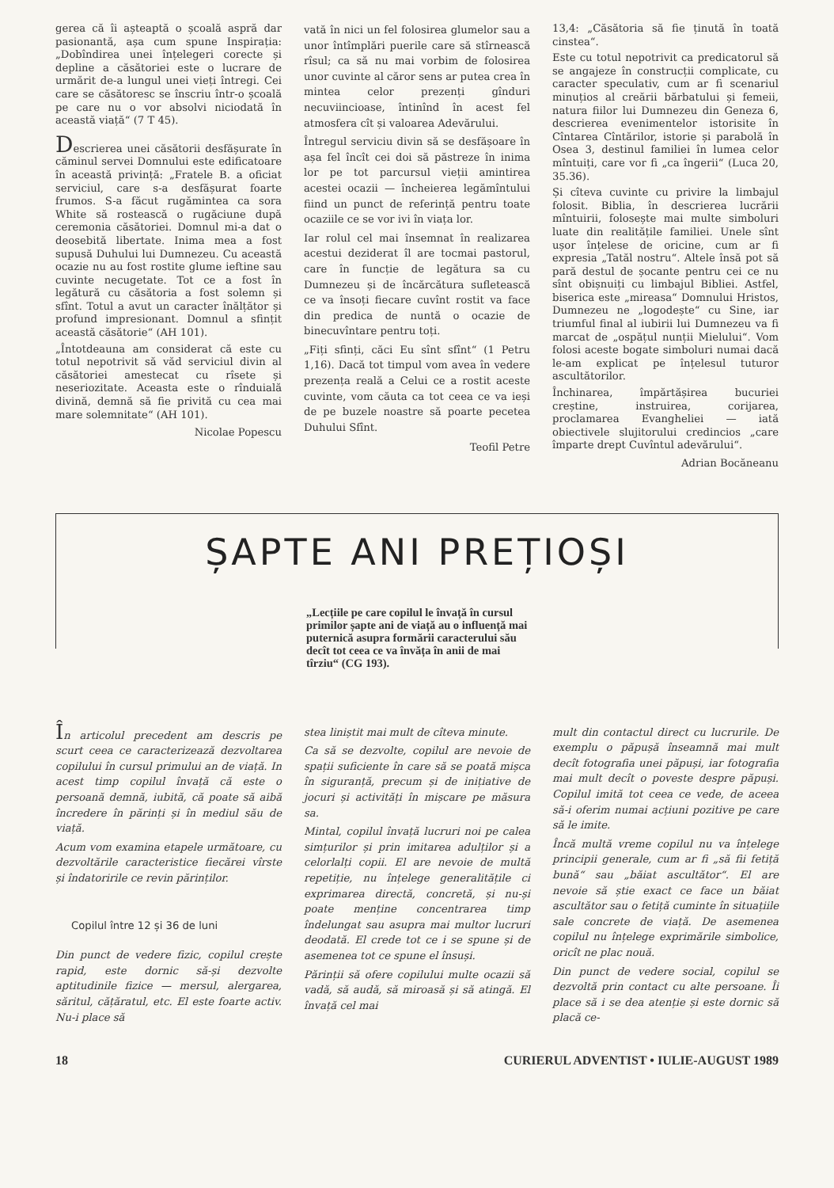gerea că îi așteaptă o școală aspră dar pasionantă, așa cum spune Inspirația: „Dobîndirea unei înțelegeri corecte și depline a căsătoriei este o lucrare de urmărit de-a lungul unei vieți întregi. Cei care se căsătoresc se înscriu într-o școală pe care nu o vor absolvi niciodată în această viață“ (7 T 45).
Descrierea unei căsătorii desfășurate în căminul servei Domnului este edificatoare în această privință: „Fratele B. a oficiat serviciul, care s-a desfășurat foarte frumos. S-a făcut rugămintea ca sora White să rostească o rugăciune după ceremonia căsătoriei. Domnul mi-a dat o deosebită libertate. Inima mea a fost supusă Duhului lui Dumnezeu. Cu această ocazie nu au fost rostite glume ieftine sau cuvinte necugetate. Tot ce a fost în legătură cu căsătoria a fost solemn și sfînt. Totul a avut un caracter înălțător și profund impresionant. Domnul a sfințit această căsătorie“ (AH 101).
„Întotdeauna am considerat că este cu totul nepotrivit să văd serviciul divin al căsătoriei amestecat cu rîsete și neseriozitate. Aceasta este o rînduială divină, demnă să fie privită cu cea mai mare solemnitate“ (AH 101).
Nicolae Popescu
vată în nici un fel folosirea glumelor sau a unor întîmplări puerile care să stîrnească rîsul; ca să nu mai vorbim de folosirea unor cuvinte al căror sens ar putea crea în mintea celor prezenți gînduri necuviincioase, întinînd în acest fel atmosfera cît și valoarea Adevărului.
Întregul serviciu divin să se desfășoare în așa fel încît cei doi să păstreze în inima lor pe tot parcursul vieții amintirea acestei ocazii — încheierea legămîntului fiind un punct de referință pentru toate ocaziile ce se vor ivi în viața lor.
Iar rolul cel mai însemnat în realizarea acestui deziderat îl are tocmai pastorul, care în funcție de legătura sa cu Dumnezeu și de încărcătura sufletească ce va însoți fiecare cuvînt rostit va face din predica de nuntă o ocazie de binecuvîntare pentru toți.
„Fiți sfinți, căci Eu sînt sfînt“ (1 Petru 1,16). Dacă tot timpul vom avea în vedere prezența reală a Celui ce a rostit aceste cuvinte, vom căuta ca tot ceea ce va ieși de pe buzele noastre să poarte pecetea Duhului Sfînt.
Teofil Petre
13,4: „Căsătoria să fie ținută în toată cinstea“.
Este cu totul nepotrivit ca predicatorul să se angajeze în construcții complicate, cu caracter speculativ, cum ar fi scenariul minuțios al creării bărbatului și femeii, natura fiilor lui Dumnezeu din Geneza 6, descrierea evenimentelor istorisite în Cîntarea Cîntărilor, istorie și parabolă în Osea 3, destinul familiei în lumea celor mîntuiți, care vor fi „ca îngerii“ (Luca 20, 35.36).
Și cîteva cuvinte cu privire la limbajul folosit. Biblia, în descrierea lucrării mîntuirii, folosește mai multe simboluri luate din realitățile familiei. Unele sînt ușor înțelese de oricine, cum ar fi expresia „Tatăl nostru“. Altele însă pot să pară destul de șocante pentru cei ce nu sînt obișnuiți cu limbajul Bibliei. Astfel, biserica este „mireasa“ Domnului Hristos, Dumnezeu ne „logodește“ cu Sine, iar triumful final al iubirii lui Dumnezeu va fi marcat de „ospățul nunții Mielului“. Vom folosi aceste bogate simboluri numai dacă le-am explicat pe înțelesul tuturor ascultătorilor.
Închinarea, împărtășirea bucuriei creștine, instruirea, corijarea, proclamarea Evangheliei — iată obiectivele slujitorului credincios „care împarte drept Cuvîntul adevărului“.
Adrian Bocăneanu
ȘAPTE ANI PREȚIOȘI
„Lecțiile pe care copilul le învață în cursul primilor șapte ani de viață au o influență mai puternică asupra formării caracterului său decît tot ceea ce va învăța în anii de mai tîrziu“ (CG 193).
În articolul precedent am descris pe scurt ceea ce caracterizează dezvoltarea copilului în cursul primului an de viață. In acest timp copilul învață că este o persoană demnă, iubită, că poate să aibă încredere în părinți și în mediul său de viață.
Acum vom examina etapele următoare, cu dezvoltările caracteristice fiecărei vîrste și îndatoririle ce revin părinților.
Copilul între 12 și 36 de luni
Din punct de vedere fizic, copilul crește rapid, este dornic să-și dezvolte aptitudinile fizice — mersul, alergarea, săritul, cățăratul, etc. El este foarte activ. Nu-i place să
stea liniștit mai mult de cîteva minute.
Ca să se dezvolte, copilul are nevoie de spații suficiente în care să se poată mișca în siguranță, precum și de inițiative de jocuri și activități în mișcare pe măsura sa.
Mintal, copilul învață lucruri noi pe calea simțurilor și prin imitarea adulților și a celorlalți copii. El are nevoie de multă repetiție, nu înțelege generalitățile ci exprimarea directă, concretă, și nu-și poate menține concentrarea timp îndelungat sau asupra mai multor lucruri deodată. El crede tot ce i se spune și de asemenea tot ce spune el însuși.
Părinții să ofere copilului multe ocazii să vadă, să audă, să miroasă și să atingă. El învață cel mai
mult din contactul direct cu lucrurile. De exemplu o păpușă înseamnă mai mult decît fotografia unei păpuși, iar fotografia mai mult decît o poveste despre păpuși. Copilul imită tot ceea ce vede, de aceea să-i oferim numai acțiuni pozitive pe care să le imite.
Încă multă vreme copilul nu va înțelege principii generale, cum ar fi „să fii fetiță bună“ sau „băiat ascultător“. El are nevoie să știe exact ce face un băiat ascultător sau o fetiță cuminte în situațiile sale concrete de viață. De asemenea copilul nu înțelege exprimările simbolice, oricît ne plac nouă.
Din punct de vedere social, copilul se dezvoltă prin contact cu alte persoane. Îi place să i se dea atenție și este dornic să placă ce-
18 CURIERUL ADVENTIST • IULIE-AUGUST 1989